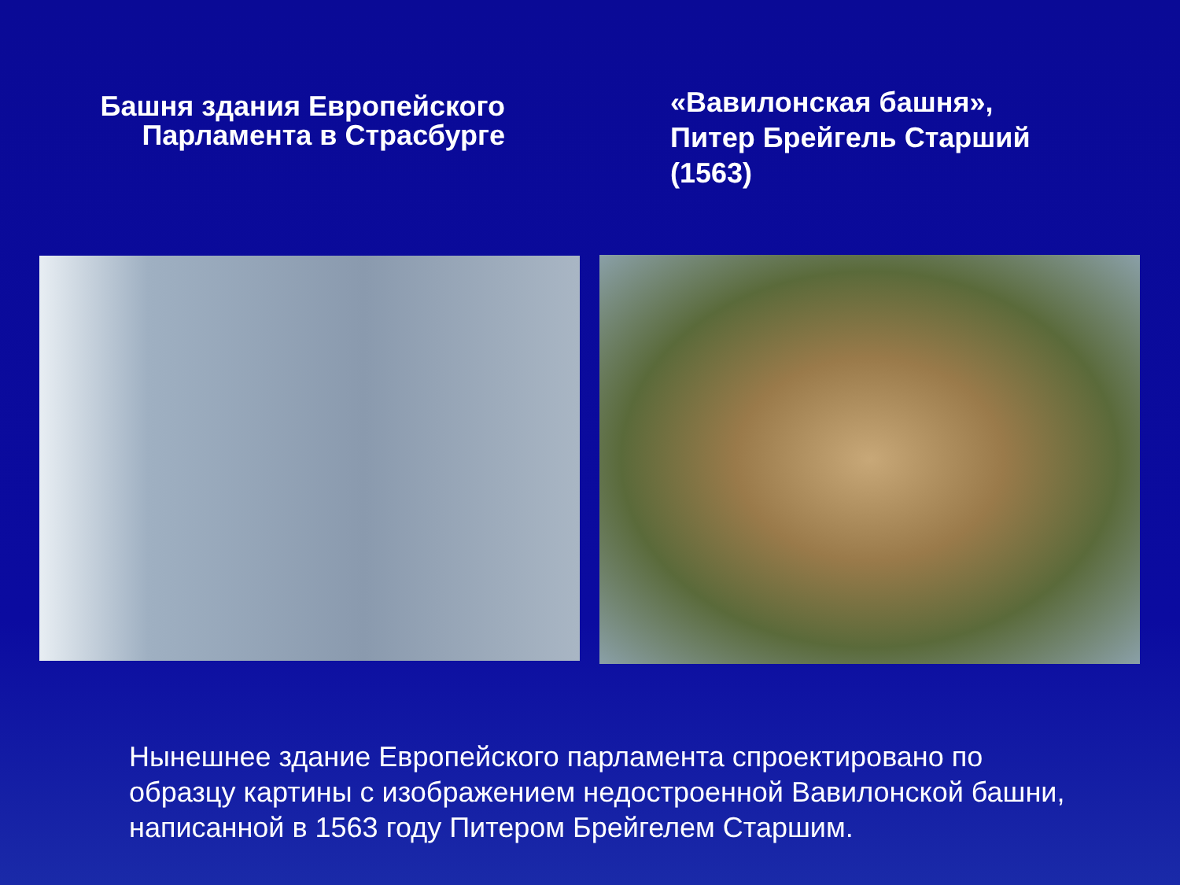Башня здания Европейского
Парламента в Страсбурге
«Вавилонская башня»,
Питер Брейгель Старший
(1563)
Нынешнее здание Европейского парламента спроектировано по образцу картины с изображением недостроенной Вавилонской башни, написанной в 1563 году Питером Брейгелем Старшим.